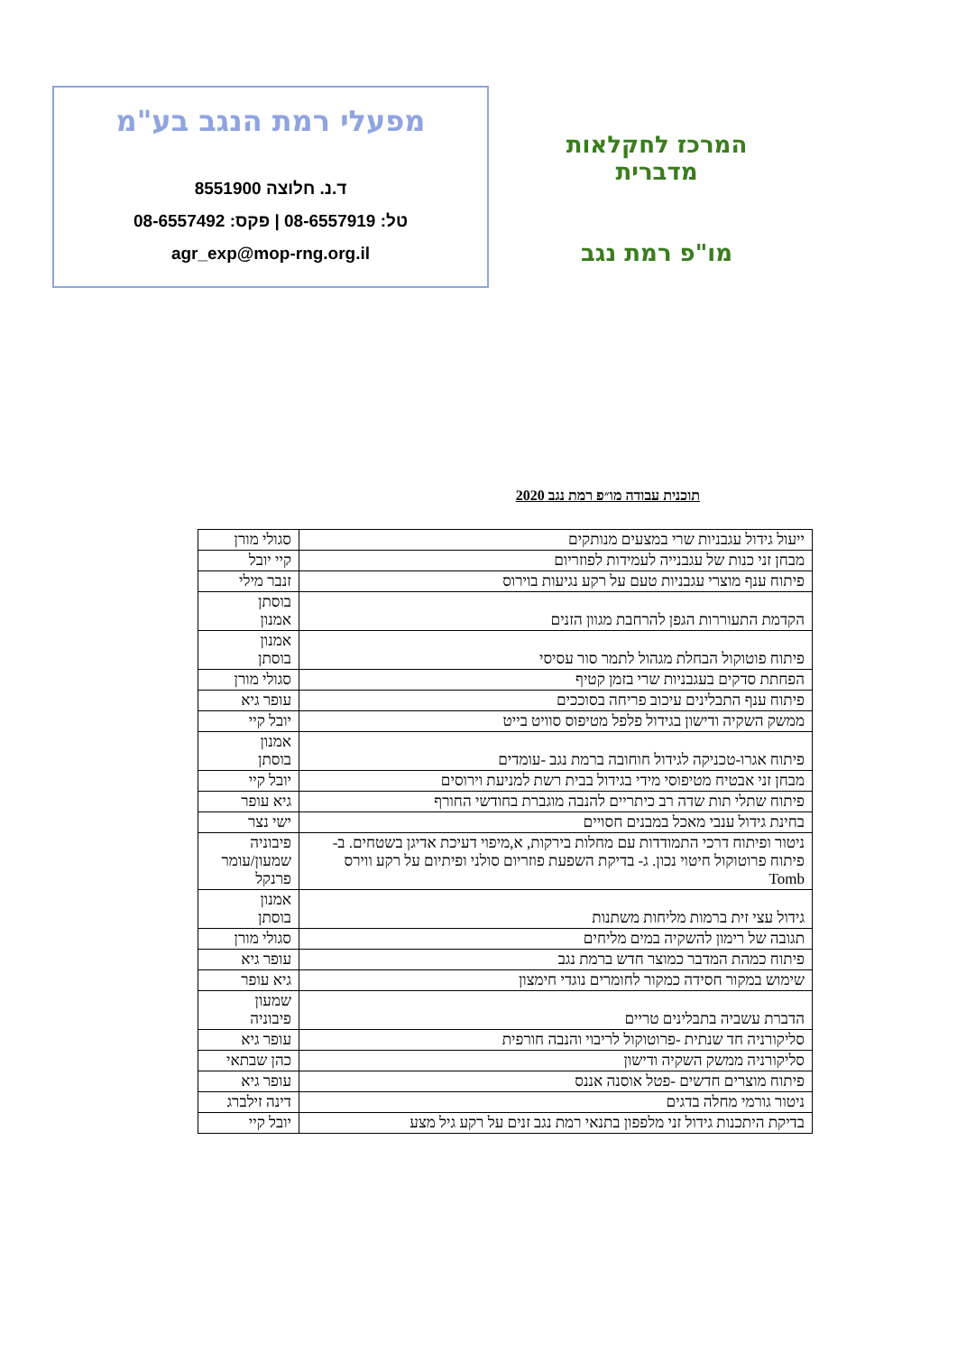המרכז לחקלאות מדברית
מו"פ רמת נגב
מפעלי רמת הנגב בע"מ
ד.נ. חלוצה 8551900
טל: 08-6557919 | פקס: 08-6557492
agr_exp@mop-rng.org.il
תוכנית עבודה מו״פ רמת נגב 2020
| ייעול גידול עגבניות שרי במצעים מנותקים | סגולי מורן |
| מבחן זני כנות של עגבנייה לעמידות לפוזריום | קיי יובל |
| פיתוח ענף מוצרי עגבניות טעם על רקע נגיעות בוירוס | זנבר מילי |
| הקדמת התעוררות הגפן להרחבת מגוון הזנים | בוסתן אמנון |
| פיתוח פוטוקול הבחלת מגהול לתמר סור עסיסי | אמנון בוסתן |
| הפחתת סדקים בעגבניות שרי בזמן קטיף | סגולי מורן |
| פיתוח ענף התבלינים עיכוב פריחה בסוככים | עופר גיא |
| ממשק השקיה ודישון בגידול פלפל מטיפוס סוויט בייט | יובל קיי |
| פיתוח אגרו-טכניקה לגידול חוחובה ברמת נגב -עומדים | אמנון בוסתן |
| מבחן זני אבטיח מטיפוסי מידי בגידול בבית רשת למניעת וירוסים | יובל קיי |
| פיתוח שתלי תות שדה רב כיתריים להנבה מוגברת בחודשי החורף | גיא עופר |
| בחינת גידול ענבי מאכל במבנים חסויים | ישי נצר |
| ניטור ופיתוח דרכי התמודדות עם מחלות בירקות, א,מיפוי דעיכת אדיגן בשטחים. ב- פיתוח פרוטוקול חיטוי נכון. ג- בדיקת השפעת פוזריום סולני ופיתיום על רקע ווירס Tomb | פיבוניה שמעון/עומר פרנקל |
| גידול עצי זית ברמות מליחות משתנות | אמנון בוסתן |
| תגובה של רימון להשקיה במים מליחים | סגולי מורן |
| פיתוח כמהת המדבר כמוצר חדש ברמת נגב | עופר גיא |
| שימוש במקור חסידה כמקור לחומרים נוגדי חימצון | גיא עופר |
| הדברת עשביה בתבלינים טריים | שמעון פיבוניה |
| סליקורניה חד שנתית -פרוטוקול לריבוי והנבה חורפית | עופר גיא |
| סליקורניה ממשק השקיה ודישון | כהן שבתאי |
| פיתוח מוצרים חדשים -פטל אוסנה אננס | עופר גיא |
| ניטור גורמי מחלה בדגים | דינה זילברג |
| בדיקת היתכנות גידול זני מלפפון בתנאי רמת נגב זנים על רקע גיל מצע | יובל קיי |